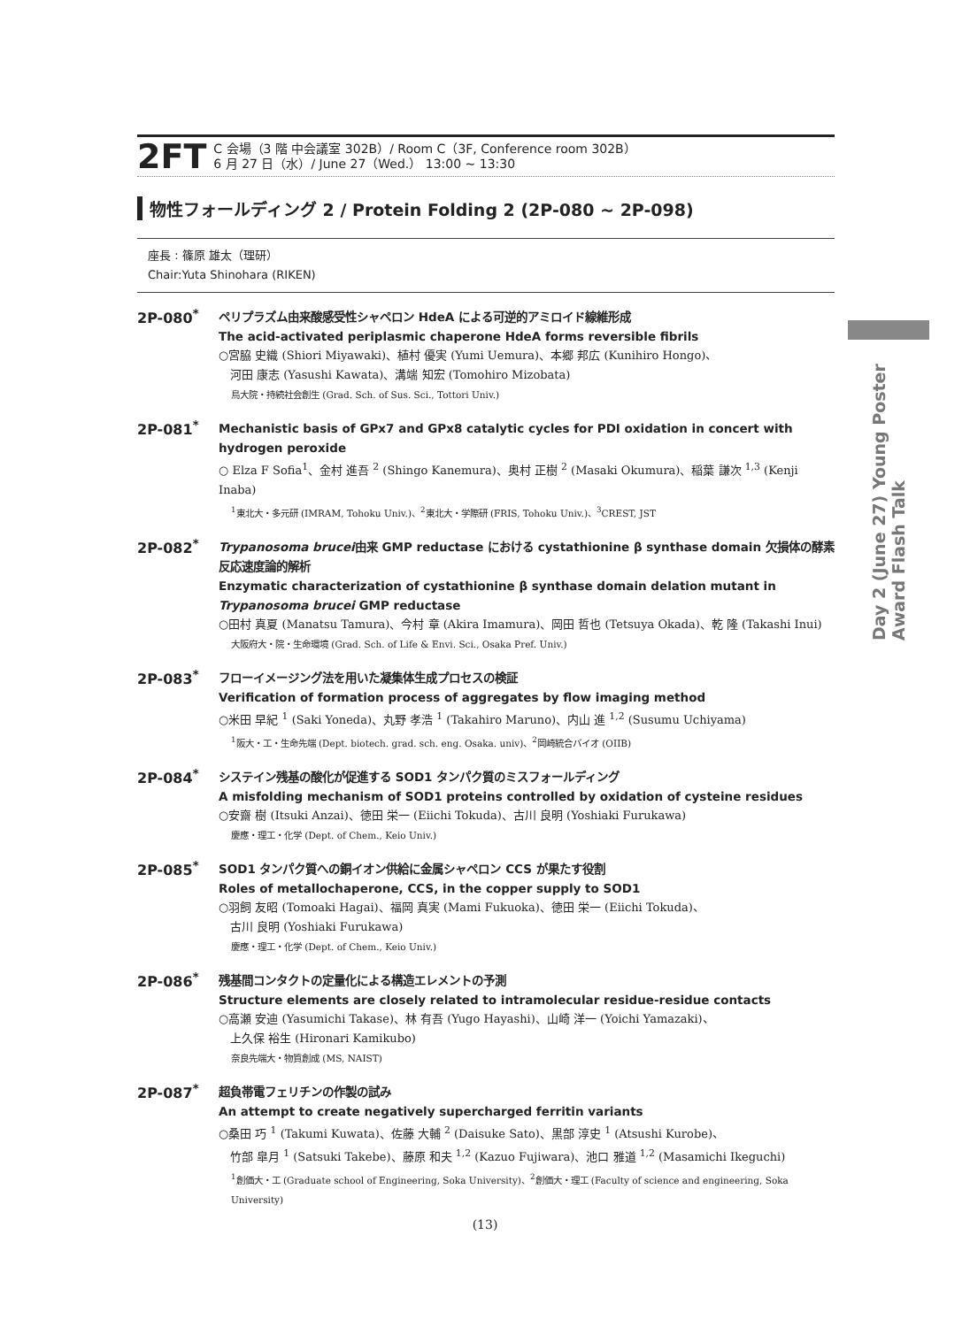2FT
C 会場（3 階 中会議室 302B）/ Room C（3F, Conference room 302B）
6 月 27 日（水）/ June 27（Wed.） 13:00 ~ 13:30
物性フォールディング 2 / Protein Folding 2 (2P-080 ~ 2P-098)
座長 : 篠原 雄太（理研）
Chair:Yuta Shinohara (RIKEN)
2P-080<sup>*</sup>
ペリプラズム由来酸感受性シャペロン HdeA による可逆的アミロイド線維形成
The acid-activated periplasmic chaperone HdeA forms reversible fibrils
○宮脇 史織 (Shiori Miyawaki)、植村 優実 (Yumi Uemura)、本郷 邦広 (Kunihiro Hongo)、
　河田 康志 (Yasushi Kawata)、溝端 知宏 (Tomohiro Mizobata)
鳥大院・持続社会創生 (Grad. Sch. of Sus. Sci., Tottori Univ.)
2P-081<sup>*</sup>
Mechanistic basis of GPx7 and GPx8 catalytic cycles for PDI oxidation in concert with hydrogen peroxide
○ Elza F Sofia<sup>1</sup>、金村 進吾 <sup>2</sup> (Shingo Kanemura)、奥村 正樹 <sup>2</sup> (Masaki Okumura)、稲葉 謙次 <sup>1,3</sup> (Kenji Inaba)
<sup>1</sup> 東北大・多元研 (IMRAM, Tohoku Univ.)、<sup>2</sup>東北大・学際研 (FRIS, Tohoku Univ.)、<sup>3</sup>CREST, JST
2P-082<sup>*</sup>
Trypanosoma brucei由来 GMP reductase における cystathionine β synthase domain 欠損体の酵素反応速度論的解析
Enzymatic characterization of cystathionine β synthase domain delation mutant in Trypanosoma brucei GMP reductase
○田村 真夏 (Manatsu Tamura)、今村 章 (Akira Imamura)、岡田 哲也 (Tetsuya Okada)、乾 隆 (Takashi Inui)
大阪府大・院・生命環境 (Grad. Sch. of Life & Envi. Sci., Osaka Pref. Univ.)
2P-083<sup>*</sup>
フローイメージング法を用いた凝集体生成プロセスの検証
Verification of formation process of aggregates by flow imaging method
○米田 早紀 <sup>1</sup> (Saki Yoneda)、丸野 孝浩 <sup>1</sup> (Takahiro Maruno)、内山 進 <sup>1,2</sup> (Susumu Uchiyama)
<sup>1</sup> 阪大・工・生命先端 (Dept. biotech. grad. sch. eng. Osaka. univ)、<sup>2</sup>岡崎統合バイオ (OIIB)
2P-084<sup>*</sup>
システイン残基の酸化が促進する SOD1 タンパク質のミスフォールディング
A misfolding mechanism of SOD1 proteins controlled by oxidation of cysteine residues
○安齋 樹 (Itsuki Anzai)、徳田 栄一 (Eiichi Tokuda)、古川 良明 (Yoshiaki Furukawa)
慶應・理工・化学 (Dept. of Chem., Keio Univ.)
2P-085<sup>*</sup>
SOD1 タンパク質への銅イオン供給に金属シャペロン CCS が果たす役割
Roles of metallochaperone, CCS, in the copper supply to SOD1
○羽飼 友昭 (Tomoaki Hagai)、福岡 真実 (Mami Fukuoka)、徳田 栄一 (Eiichi Tokuda)、
　古川 良明 (Yoshiaki Furukawa)
慶應・理工・化学 (Dept. of Chem., Keio Univ.)
2P-086<sup>*</sup>
残基間コンタクトの定量化による構造エレメントの予測
Structure elements are closely related to intramolecular residue-residue contacts
○高瀬 安迪 (Yasumichi Takase)、林 有吾 (Yugo Hayashi)、山崎 洋一 (Yoichi Yamazaki)、
　上久保 裕生 (Hironari Kamikubo)
奈良先端大・物質創成 (MS, NAIST)
2P-087<sup>*</sup>
超負帯電フェリチンの作製の試み
An attempt to create negatively supercharged ferritin variants
○桑田 巧 <sup>1</sup> (Takumi Kuwata)、佐藤 大輔 <sup>2</sup> (Daisuke Sato)、黒部 淳史 <sup>1</sup> (Atsushi Kurobe)、
　竹部 皐月 <sup>1</sup> (Satsuki Takebe)、藤原 和夫 <sup>1,2</sup> (Kazuo Fujiwara)、池口 雅道 <sup>1,2</sup> (Masamichi Ikeguchi)
<sup>1</sup> 創価大・工 (Graduate school of Engineering, Soka University)、<sup>2</sup>創価大・理工 (Faculty of science and engineering, Soka University)
Day 2 (June 27) Young Poster Award Flash Talk
(13)